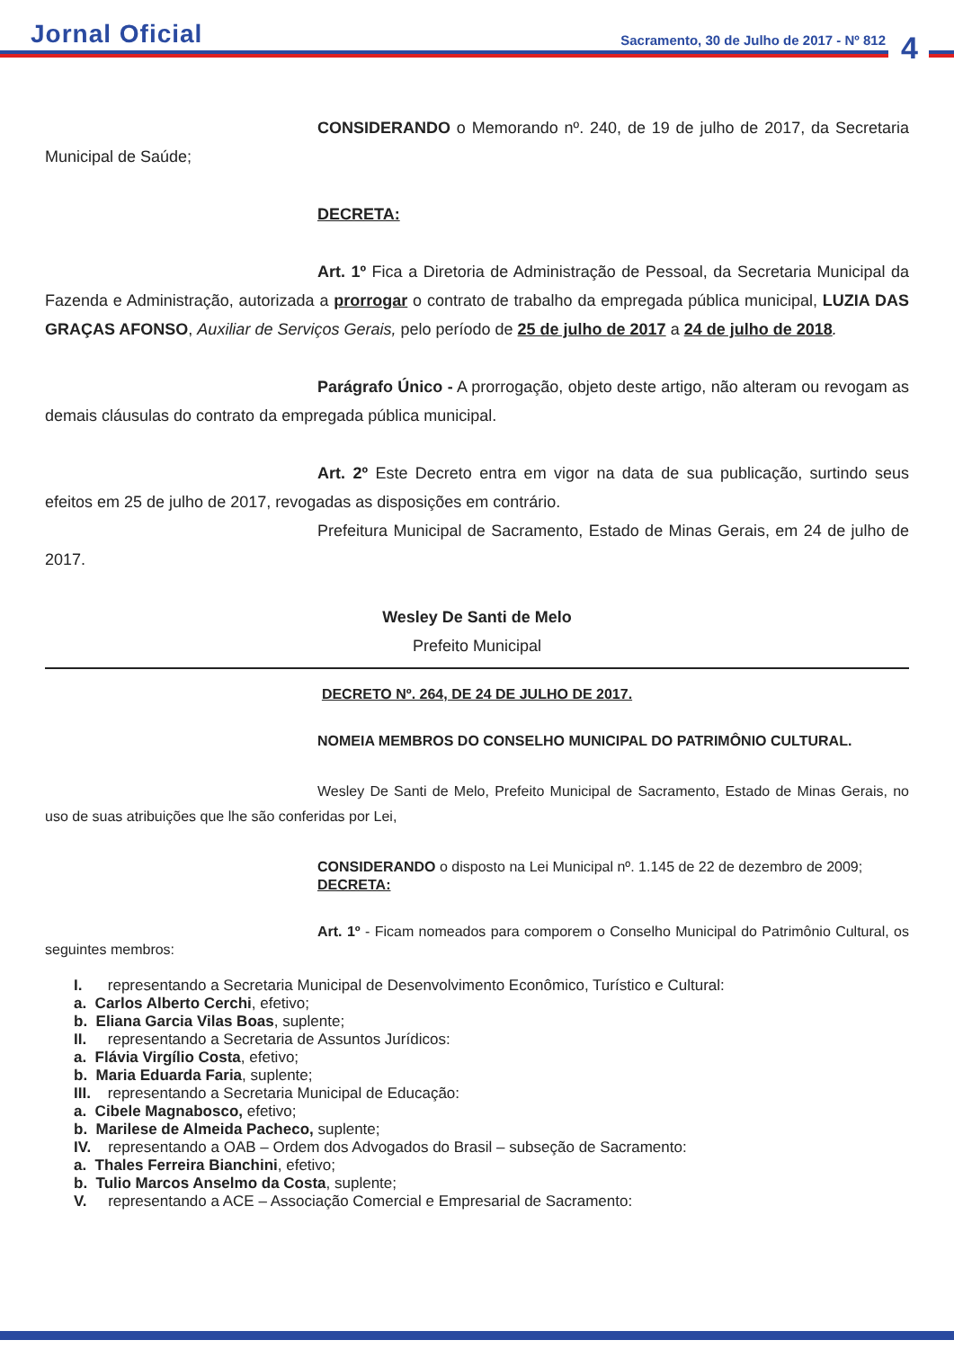Jornal Oficial
Sacramento, 30 de Julho de 2017 - Nº 812
4
CONSIDERANDO o Memorando nº. 240, de 19 de julho de 2017, da Secretaria Municipal de Saúde;
DECRETA:
Art. 1º Fica a Diretoria de Administração de Pessoal, da Secretaria Municipal da Fazenda e Administração, autorizada a prorrogar o contrato de trabalho da empregada pública municipal, LUZIA DAS GRAÇAS AFONSO, Auxiliar de Serviços Gerais, pelo período de 25 de julho de 2017 a 24 de julho de 2018.
Parágrafo Único - A prorrogação, objeto deste artigo, não alteram ou revogam as demais cláusulas do contrato da empregada pública municipal.
Art. 2º Este Decreto entra em vigor na data de sua publicação, surtindo seus efeitos em 25 de julho de 2017, revogadas as disposições em contrário.
Prefeitura Municipal de Sacramento, Estado de Minas Gerais, em 24 de julho de 2017.
Wesley De Santi de Melo
Prefeito Municipal
DECRETO Nº. 264, DE 24 DE JULHO DE 2017.
NOMEIA MEMBROS DO CONSELHO MUNICIPAL DO PATRIMÔNIO CULTURAL.
Wesley De Santi de Melo, Prefeito Municipal de Sacramento, Estado de Minas Gerais, no uso de suas atribuições que lhe são conferidas por Lei,
CONSIDERANDO o disposto na Lei Municipal nº. 1.145 de 22 de dezembro de 2009;
DECRETA:
Art. 1º - Ficam nomeados para comporem o Conselho Municipal do Patrimônio Cultural, os seguintes membros:
I. representando a Secretaria Municipal de Desenvolvimento Econômico, Turístico e Cultural:
a. Carlos Alberto Cerchi, efetivo;
b. Eliana Garcia Vilas Boas, suplente;
II. representando a Secretaria de Assuntos Jurídicos:
a. Flávia Virgílio Costa, efetivo;
b. Maria Eduarda Faria, suplente;
III. representando a Secretaria Municipal de Educação:
a. Cibele Magnabosco, efetivo;
b. Marilese de Almeida Pacheco, suplente;
IV. representando a OAB – Ordem dos Advogados do Brasil – subseção de Sacramento:
a. Thales Ferreira Bianchini, efetivo;
b. Tulio Marcos Anselmo da Costa, suplente;
V. representando a ACE – Associação Comercial e Empresarial de Sacramento: